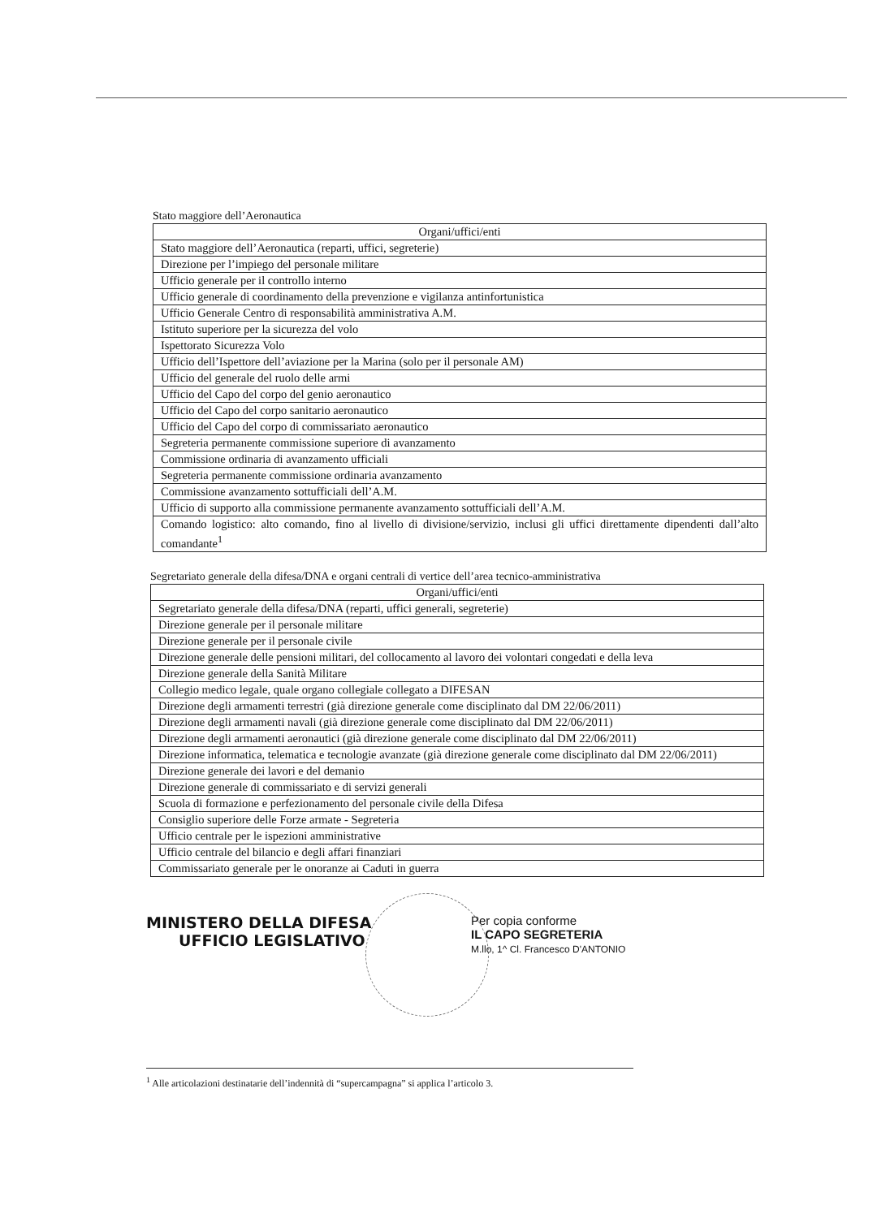Stato maggiore dell’Aeronautica
| Organi/uffici/enti |
| --- |
| Stato maggiore dell’Aeronautica (reparti, uffici, segreterie) |
| Direzione per l’impiego del personale militare |
| Ufficio generale per il controllo interno |
| Ufficio generale di coordinamento della prevenzione e vigilanza antinfortunistica |
| Ufficio Generale Centro di responsabilità amministrativa A.M. |
| Istituto superiore per la sicurezza del volo |
| Ispettorato Sicurezza Volo |
| Ufficio dell’Ispettore dell’aviazione per la Marina (solo per il personale AM) |
| Ufficio del generale del ruolo delle armi |
| Ufficio del Capo del corpo del genio aeronautico |
| Ufficio del Capo del corpo sanitario aeronautico |
| Ufficio del Capo del corpo di commissariato aeronautico |
| Segreteria permanente commissione superiore di avanzamento |
| Commissione ordinaria di avanzamento ufficiali |
| Segreteria permanente commissione ordinaria avanzamento |
| Commissione avanzamento sottufficiali dell’A.M. |
| Ufficio di supporto alla commissione permanente avanzamento sottufficiali dell’A.M. |
| Comando logistico: alto comando, fino al livello di divisione/servizio, inclusi gli uffici direttamente dipendenti dall’alto comandante<sup>1</sup> |
Segretariato generale della difesa/DNA e organi centrali di vertice dell’area tecnico-amministrativa
| Organi/uffici/enti |
| --- |
| Segretariato generale della difesa/DNA (reparti, uffici generali, segreterie) |
| Direzione generale per il personale militare |
| Direzione generale per il personale civile |
| Direzione generale delle pensioni militari, del collocamento al lavoro dei volontari congedati e della leva |
| Direzione generale della Sanità Militare |
| Collegio medico legale, quale organo collegiale collegato a DIFESAN |
| Direzione degli armamenti terrestri (già direzione generale come disciplinato dal DM 22/06/2011) |
| Direzione degli armamenti navali (già direzione generale come disciplinato dal DM 22/06/2011) |
| Direzione degli armamenti aeronautici (già direzione generale come disciplinato dal DM 22/06/2011) |
| Direzione informatica, telematica e tecnologie avanzate (già direzione generale come disciplinato dal DM 22/06/2011) |
| Direzione generale dei lavori e del demanio |
| Direzione generale di commissariato e di servizi generali |
| Scuola di formazione e perfezionamento del personale civile della Difesa |
| Consiglio superiore delle Forze armate - Segreteria |
| Ufficio centrale per le ispezioni amministrative |
| Ufficio centrale del bilancio e degli affari finanziari |
| Commissariato generale per le onoranze ai Caduti in guerra |
MINISTERO DELLA DIFESA
UFFICIO LEGISLATIVO
Per copia conforme
IL CAPO SEGRETERIA
M.llo, 1^ Cl. Francesco D'ANTONIO
<sup>1</sup> Alle articolazioni destinatarie dell’indennità di “supercampagna” si applica l’articolo 3.